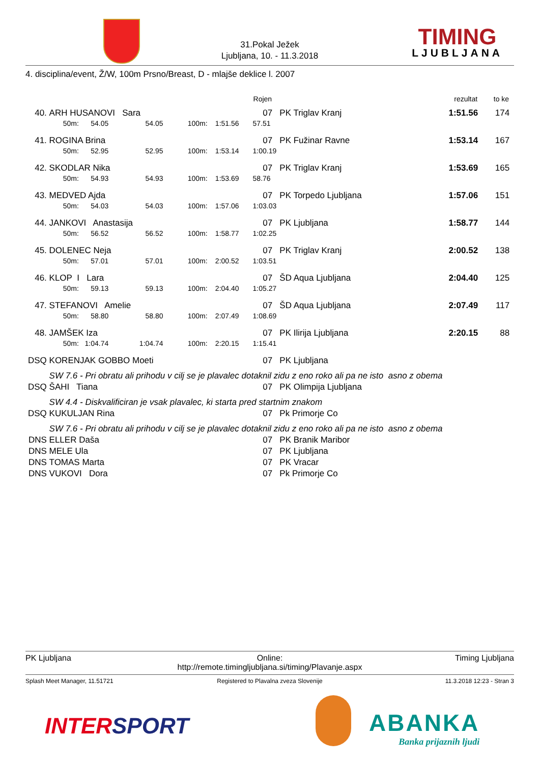31.Pokal Ježek
Ljubljana, 10. - 11.3.2018
TIMING
LJUBLJANA
4. disciplina/event, Ž/W, 100m Prsno/Breast, D - mlajše deklice l. 2007
| | | | | | | Rojen | | rezultat | to ke |
| --- | --- | --- | --- | --- | --- | --- | --- | --- | --- |
| 40. | ARH HUSANOVI Sara | | | | | 07 | PK Triglav Kranj | 1:51.56 | 174 |
| | 50m: 54.05 | 54.05 | 100m: | 1:51.56 | | 57.51 | | | |
| 41. | ROGINA Brina | | | | | 07 | PK Fužinar Ravne | 1:53.14 | 167 |
| | 50m: 52.95 | 52.95 | 100m: | 1:53.14 | | 1:00.19 | | | |
| 42. | SKODLAR Nika | | | | | 07 | PK Triglav Kranj | 1:53.69 | 165 |
| | 50m: 54.93 | 54.93 | 100m: | 1:53.69 | | 58.76 | | | |
| 43. | MEDVED Ajda | | | | | 07 | PK Torpedo Ljubljana | 1:57.06 | 151 |
| | 50m: 54.03 | 54.03 | 100m: | 1:57.06 | | 1:03.03 | | | |
| 44. | JANKOVI Anastasija | | | | | 07 | PK Ljubljana | 1:58.77 | 144 |
| | 50m: 56.52 | 56.52 | 100m: | 1:58.77 | | 1:02.25 | | | |
| 45. | DOLENEC Neja | | | | | 07 | PK Triglav Kranj | 2:00.52 | 138 |
| | 50m: 57.01 | 57.01 | 100m: | 2:00.52 | | 1:03.51 | | | |
| 46. | KLOP I Lara | | | | | 07 | ŠD Aqua Ljubljana | 2:04.40 | 125 |
| | 50m: 59.13 | 59.13 | 100m: | 2:04.40 | | 1:05.27 | | | |
| 47. | STEFANOVI Amelie | | | | | 07 | ŠD Aqua Ljubljana | 2:07.49 | 117 |
| | 50m: 58.80 | 58.80 | 100m: | 2:07.49 | | 1:08.69 | | | |
| 48. | JAMŠEK Iza | | | | | 07 | PK Ilirija Ljubljana | 2:20.15 | 88 |
| | 50m: 1:04.74 | 1:04.74 | 100m: | 2:20.15 | | 1:15.41 | | | |
| DSQ | KORENJAK GOBBO Moeti | | | | | 07 | PK Ljubljana | | |
| | SW 7.6 - Pri obratu ali prihodu v cilj se je plavalec dotaknil zidu z eno roko ali pa ne isto asno z obema | | | | | | | | |
| DSQ | ŠAHI Tiana | | | | | 07 | PK Olimpija Ljubljana | | |
| | SW 4.4 - Diskvalificiran je vsak plavalec, ki starta pred startnim znakom | | | | | | | | |
| DSQ | KUKULJAN Rina | | | | | 07 | Pk Primorje Co | | |
| | SW 7.6 - Pri obratu ali prihodu v cilj se je plavalec dotaknil zidu z eno roko ali pa ne isto asno z obema | | | | | | | | |
| DNS | ELLER Daša | | | | | 07 | PK Branik Maribor | | |
| DNS | MELE Ula | | | | | 07 | PK Ljubljana | | |
| DNS | TOMAS Marta | | | | | 07 | PK Vracar | | |
| DNS | VUKOVI Dora | | | | | 07 | Pk Primorje Co | | |
PK Ljubljana
Online:
http://remote.timingljubljana.si/timing/Plavanje.aspx
Timing Ljubljana
Splash Meet Manager, 11.51721 Registered to Plavalna zveza Slovenije 11.3.2018 12:23 - Stran 3
INTERSPORT
ABANKA
Banka prijaznih ljudi